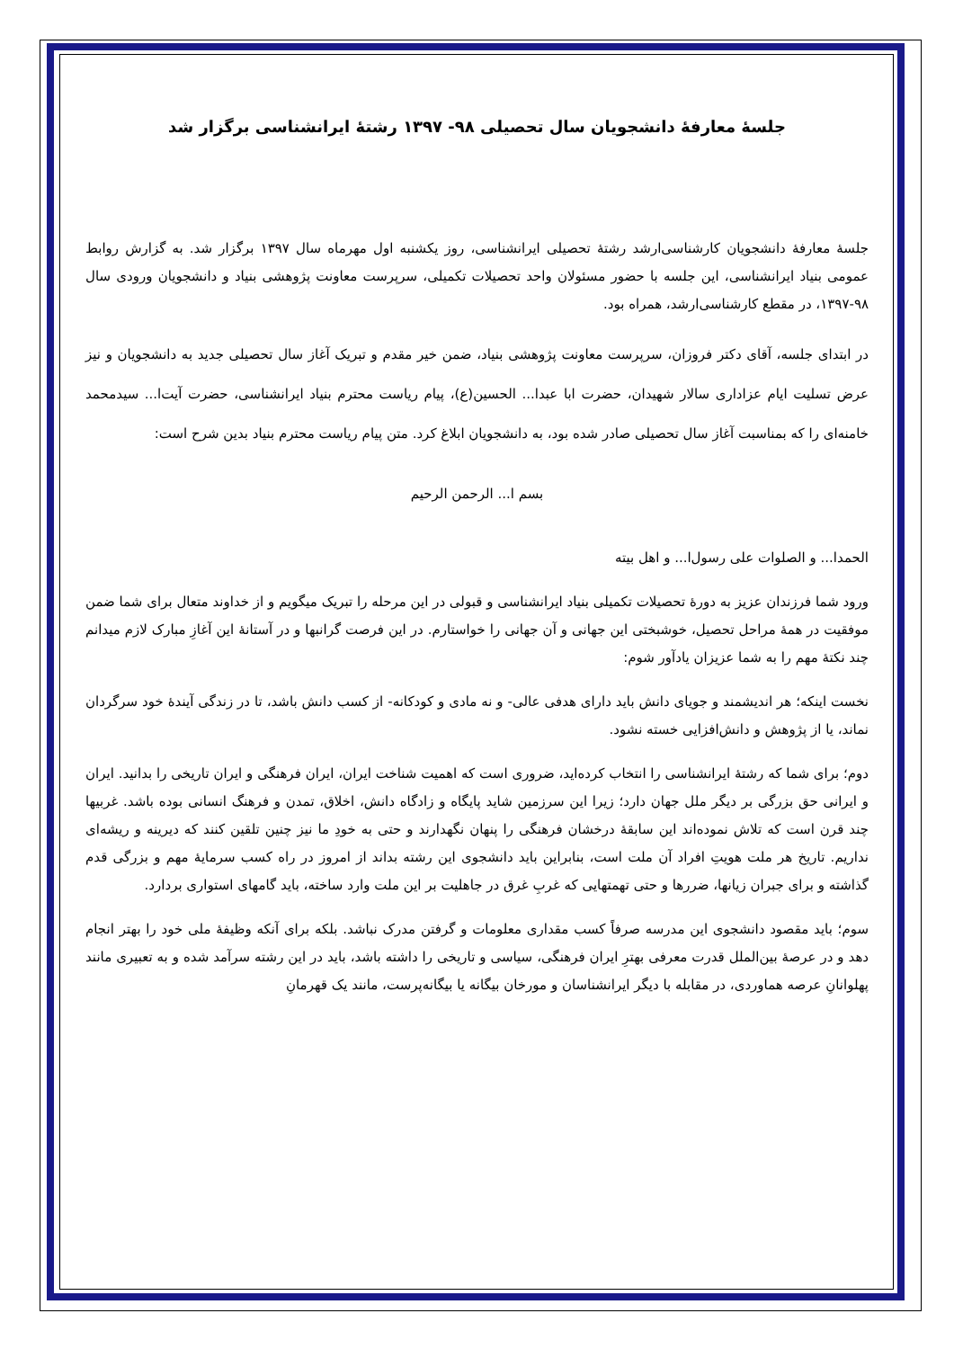جلسهٔ معارفهٔ دانشجویان سال تحصیلی ۹۸- ۱۳۹۷ رشتهٔ ایرانشناسی برگزار شد
جلسهٔ معارفهٔ دانشجویان کارشناسی‌ارشد رشتهٔ تحصیلی ایرانشناسی، روز یکشنبه اول مهرماه سال ۱۳۹۷ برگزار شد. به گزارش روابط عمومی بنیاد ایرانشناسی، این جلسه با حضور مسئولان واحد تحصیلات تکمیلی، سرپرست معاونت پژوهشی بنیاد و دانشجویان ورودی سال ۹۸-۱۳۹۷، در مقطع کارشناسی‌ارشد، همراه بود.
در ابتدای جلسه، آقای دکتر فروزان، سرپرست معاونت پژوهشی بنیاد، ضمن خیر مقدم و تبریک آغاز سال تحصیلی جدید به دانشجویان و نیز عرض تسلیت ایام عزاداری سالار شهیدان، حضرت ابا عبدا... الحسین(ع)، پیام ریاست محترم بنیاد ایرانشناسی، حضرت آیت‌ا... سیدمحمد خامنه‌ای را که بمناسبت آغاز سال تحصیلی صادر شده بود، به دانشجویان ابلاغ کرد. متن پیام ریاست محترم بنیاد بدین شرح است:
بسم ا... الرحمن الرحیم
الحمدا... و الصلوات علی رسول‌ا... و اهل بیته
ورود شما فرزندان عزیز به دورهٔ تحصیلات تکمیلی بنیاد ایرانشناسی و قبولی در این مرحله را تبریک میگویم و از خداوند متعال برای شما ضمن موفقیت در همهٔ مراحل تحصیل، خوشبختی این جهانی و آن جهانی را خواستارم. در این فرصت گرانبها و در آستانهٔ این آغازِ مبارک لازم میدانم چند نکتهٔ مهم را به شما عزیزان یادآور شوم:
نخست اینکه؛ هر اندیشمند و جویای دانش باید دارای هدفی عالی- و نه مادی و کودکانه- از کسب دانش باشد، تا در زندگی آیندهٔ خود سرگردان نماند، یا از پژوهش و دانش‌افزایی خسته نشود.
دوم؛ برای شما که رشتهٔ ایرانشناسی را انتخاب کرده‌اید، ضروری است که اهمیت شناخت ایران، ایران فرهنگی و ایران تاریخی را بدانید. ایران و ایرانی حق بزرگی بر دیگر ملل جهان دارد؛ زیرا این سرزمین شاید پایگاه و زادگاه دانش، اخلاق، تمدن و فرهنگ انسانی بوده باشد. غربیها چند قرن است که تلاش نموده‌اند این سابقهٔ درخشان فرهنگی را پنهان نگهدارند و حتی به خودِ ما نیز چنین تلقین کنند که دیرینه و ریشه‌ای نداریم. تاریخ هر ملت هویتِ افراد آن ملت است، بنابراین باید دانشجوی این رشته بداند از امروز در راه کسب سرمایهٔ مهم و بزرگی قدم گذاشته و برای جبران زیانها، ضررها و حتی تهمتهایی که غربِ غرق در جاهلیت بر این ملت وارد ساخته، باید گامهای استواری بردارد.
سوم؛ باید مقصود دانشجوی این مدرسه صرفاً کسب مقداری معلومات و گرفتن مدرک نباشد. بلکه برای آنکه وظیفهٔ ملی خود را بهتر انجام دهد و در عرصهٔ بین‌الملل قدرت معرفی بهترِ ایران فرهنگی، سیاسی و تاریخی را داشته باشد، باید در این رشته سرآمد شده و به تعبیری مانند پهلوانانِ عرصه هماوردی، در مقابله با دیگر ایرانشناسان و مورخان بیگانه یا بیگانه‌پرست، مانند یک قهرمانِ